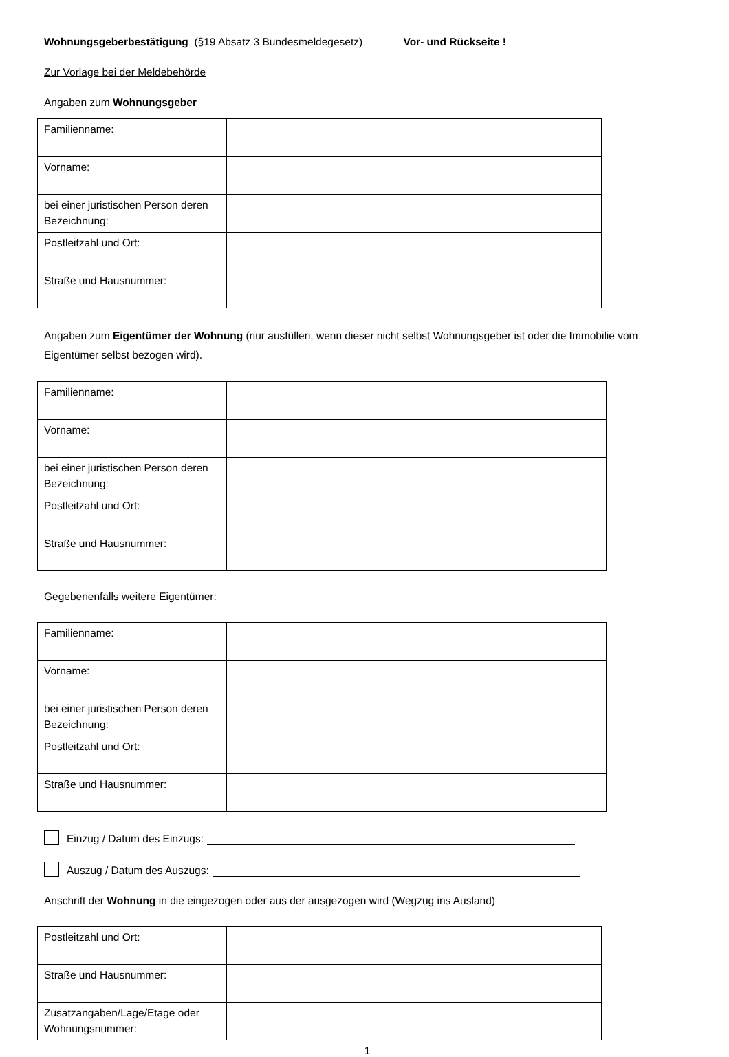Wohnungsgeberbestätigung (§19 Absatz 3 Bundesmeldegesetz) Vor- und Rückseite !
Zur Vorlage bei der Meldebehörde
Angaben zum Wohnungsgeber
| Familienname: | |
| Vorname: | |
| bei einer juristischen Person deren Bezeichnung: | |
| Postleitzahl und Ort: | |
| Straße und Hausnummer: | |
Angaben zum Eigentümer der Wohnung (nur ausfüllen, wenn dieser nicht selbst Wohnungsgeber ist oder die Immobilie vom Eigentümer selbst bezogen wird).
| Familienname: | |
| Vorname: | |
| bei einer juristischen Person deren Bezeichnung: | |
| Postleitzahl und Ort: | |
| Straße und Hausnummer: | |
Gegebenenfalls weitere Eigentümer:
| Familienname: | |
| Vorname: | |
| bei einer juristischen Person deren Bezeichnung: | |
| Postleitzahl und Ort: | |
| Straße und Hausnummer: | |
Einzug / Datum des Einzugs:
Auszug / Datum des Auszugs:
Anschrift der Wohnung in die eingezogen oder aus der ausgezogen wird (Wegzug ins Ausland)
| Postleitzahl und Ort: | |
| Straße und Hausnummer: | |
| Zusatzangaben/Lage/Etage oder Wohnungsnummer: | |
1